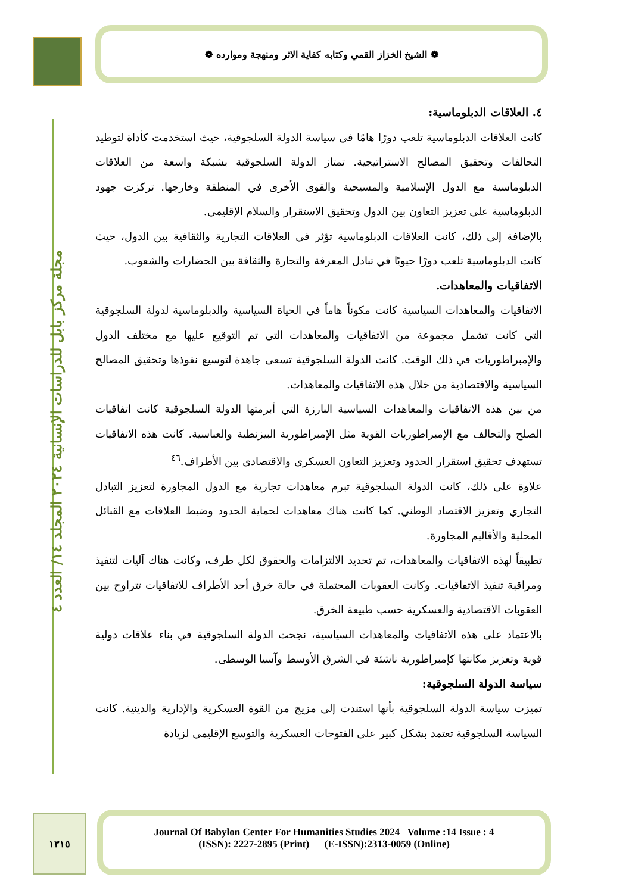❁ الشيخ الخزاز القمي وكتابه كفاية الاثر ومنهجة وموارده ❁
مجلة مركز بابل للدراسات الإنسانية ٢٠٢٤ المجلد ١٤/ العدد ٤
٤. العلاقات الدبلوماسية:
كانت العلاقات الدبلوماسية تلعب دورًا هامًا في سياسة الدولة السلجوقية، حيث استخدمت كأداة لتوطيد التحالفات وتحقيق المصالح الاستراتيجية. تمتاز الدولة السلجوقية بشبكة واسعة من العلاقات الدبلوماسية مع الدول الإسلامية والمسيحية والقوى الأخرى في المنطقة وخارجها. تركزت جهود الدبلوماسية على تعزيز التعاون بين الدول وتحقيق الاستقرار والسلام الإقليمي.
بالإضافة إلى ذلك، كانت العلاقات الدبلوماسية تؤثر في العلاقات التجارية والثقافية بين الدول، حيث كانت الدبلوماسية تلعب دورًا حيويًا في تبادل المعرفة والتجارة والثقافة بين الحضارات والشعوب.
الاتفاقيات والمعاهدات.
الاتفاقيات والمعاهدات السياسية كانت مكوناً هاماً في الحياة السياسية والدبلوماسية لدولة السلجوقية التي كانت تشمل مجموعة من الاتفاقيات والمعاهدات التي تم التوقيع عليها مع مختلف الدول والإمبراطوريات في ذلك الوقت. كانت الدولة السلجوقية تسعى جاهدة لتوسيع نفوذها وتحقيق المصالح السياسية والاقتصادية من خلال هذه الاتفاقيات والمعاهدات.
من بين هذه الاتفاقيات والمعاهدات السياسية البارزة التي أبرمتها الدولة السلجوقية كانت اتفاقيات الصلح والتحالف مع الإمبراطوريات القوية مثل الإمبراطورية البيزنطية والعباسية. كانت هذه الاتفاقيات تستهدف تحقيق استقرار الحدود وتعزيز التعاون العسكري والاقتصادي بين الأطراف.<sup>٤٦</sup>
علاوة على ذلك، كانت الدولة السلجوقية تبرم معاهدات تجارية مع الدول المجاورة لتعزيز التبادل التجاري وتعزيز الاقتصاد الوطني. كما كانت هناك معاهدات لحماية الحدود وضبط العلاقات مع القبائل المحلية والأقاليم المجاورة.
تطبيقاً لهذه الاتفاقيات والمعاهدات، تم تحديد الالتزامات والحقوق لكل طرف، وكانت هناك آليات لتنفيذ ومراقبة تنفيذ الاتفاقيات. وكانت العقوبات المحتملة في حالة خرق أحد الأطراف للاتفاقيات تتراوح بين العقوبات الاقتصادية والعسكرية حسب طبيعة الخرق.
بالاعتماد على هذه الاتفاقيات والمعاهدات السياسية، نجحت الدولة السلجوقية في بناء علاقات دولية قوية وتعزيز مكانتها كإمبراطورية ناشئة في الشرق الأوسط وآسيا الوسطى.
سياسة الدولة السلجوقية:
تميزت سياسة الدولة السلجوقية بأنها استندت إلى مزيج من القوة العسكرية والإدارية والدينية. كانت السياسة السلجوقية تعتمد بشكل كبير على الفتوحات العسكرية والتوسع الإقليمي لزيادة
١٣١٥
Journal Of Babylon Center For Humanities Studies 2024 Volume :14 Issue : 4
(ISSN): 2227-2895 (Print) (E-ISSN):2313-0059 (Online)